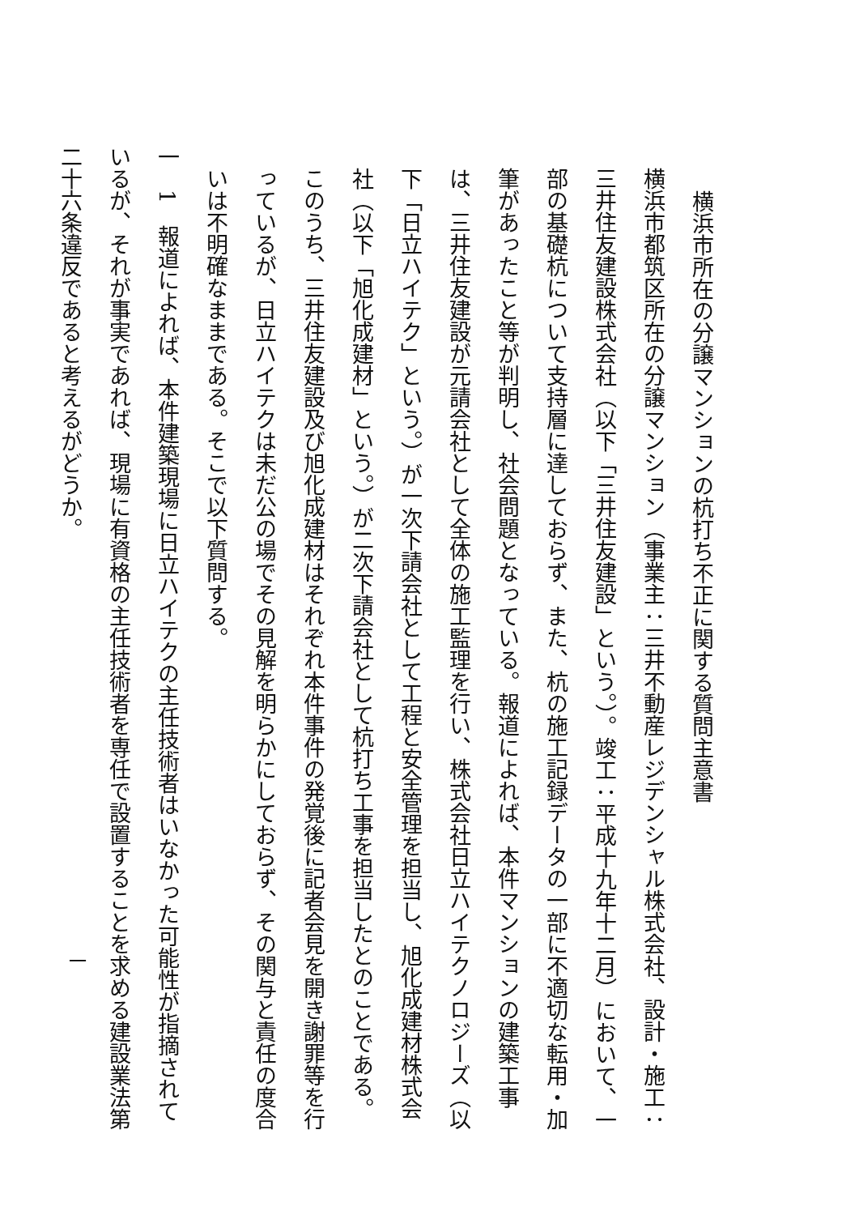横浜市所在の分譲マンションの杭打ち不正に関する質問主意書
横浜市都筑区所在の分譲マンション（事業主：三井不動産レジデンシャル株式会社、設計・施工：三井住友建設株式会社（以下「三井住友建設」という。）。竣工：平成十九年十二月）において、一部の基礎杭について支持層に達しておらず、また、杭の施工記録データの一部に不適切な転用・加筆があったこと等が判明し、社会問題となっている。報道によれば、本件マンションの建築工事は、三井住友建設が元請会社として全体の施工監理を行い、株式会社日立ハイテクノロジーズ（以下「日立ハイテク」という。）が一次下請会社として工程と安全管理を担当し、旭化成建材株式会社（以下「旭化成建材」という。）が二次下請会社として杭打ち工事を担当したとのことである。このうち、三井住友建設及び旭化成建材はそれぞれ本件事件の発覚後に記者会見を開き謝罪等を行っているが、日立ハイテクは未だ公の場でその見解を明らかにしておらず、その関与と責任の度合いは不明確なままである。そこで以下質問する。
一　1　報道によれば、本件建築現場に日立ハイテクの主任技術者はいなかった可能性が指摘されているが、それが事実であれば、現場に有資格の主任技術者を専任で設置することを求める建設業法第二十六条違反であると考えるがどうか。
一